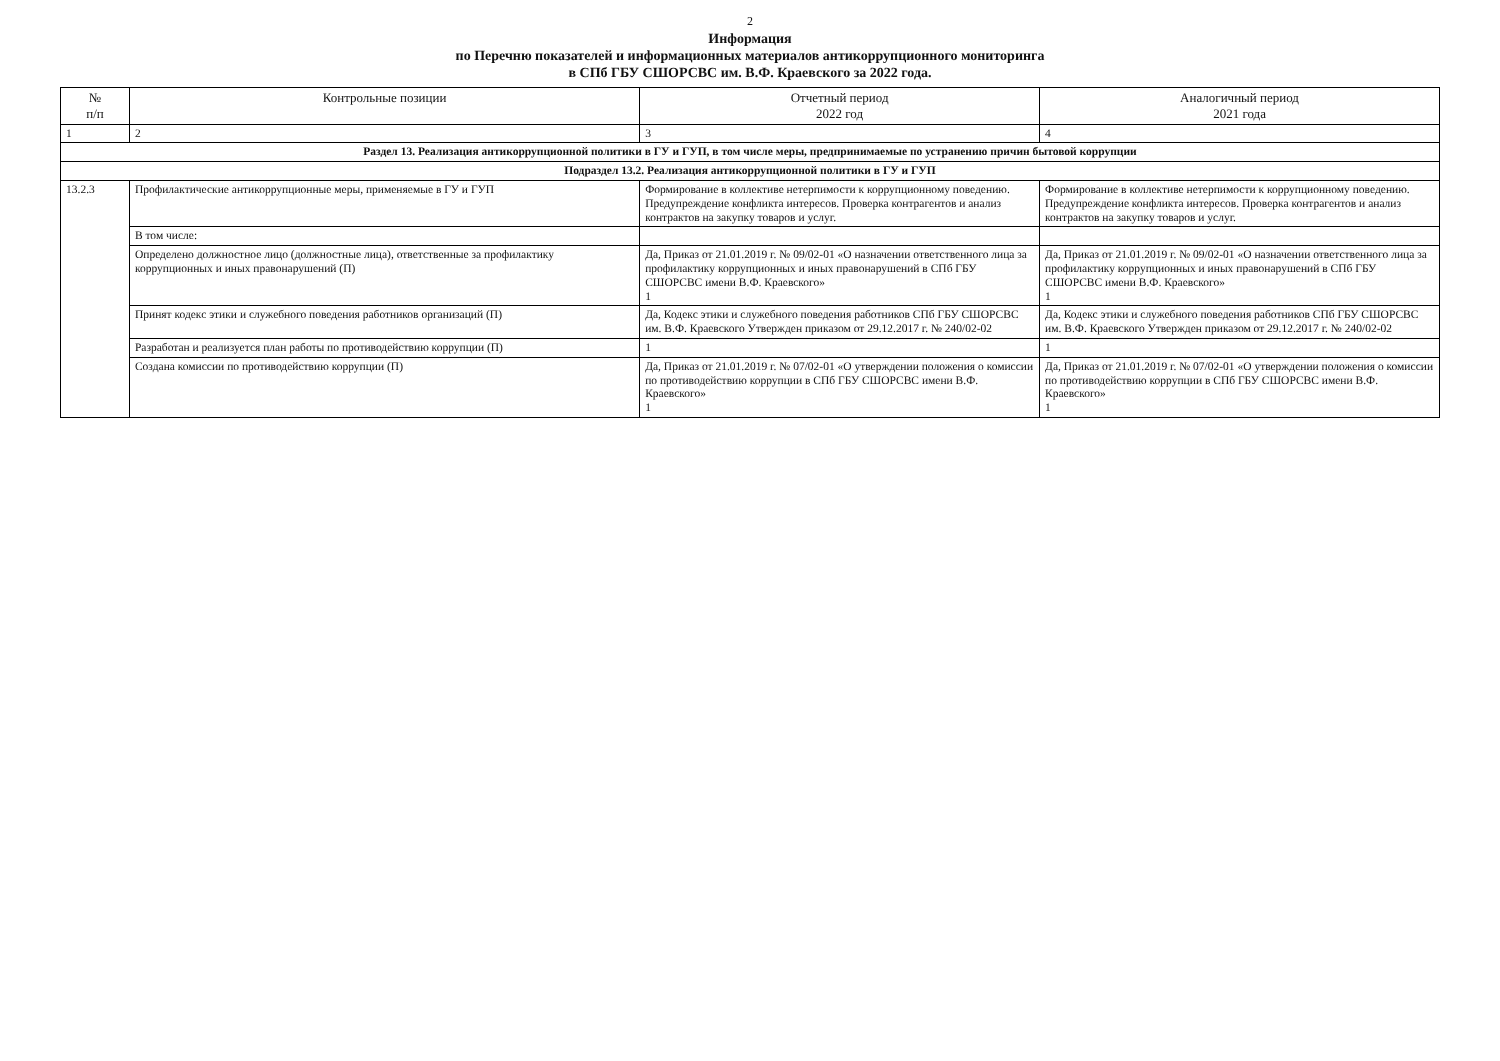2
Информация
по Перечню показателей и информационных материалов антикоррупционного мониторинга
в СПб ГБУ СШОРСВС им. В.Ф. Краевского за 2022 года.
| № п/п | Контрольные позиции | Отчетный период 2022 год | Аналогичный период 2021 года |
| --- | --- | --- | --- |
| 1 | 2 | 3 | 4 |
| Раздел 13. Реализация антикоррупционной политики в ГУ и ГУП, в том числе меры, предпринимаемые по устранению причин бытовой коррупции | | | |
| Подраздел 13.2. Реализация антикоррупционной политики в ГУ и ГУП | | | |
| 13.2.3 | Профилактические антикоррупционные меры, применяемые в ГУ и ГУП | Формирование в коллективе нетерпимости к коррупционному поведению. Предупреждение конфликта интересов. Проверка контрагентов и анализ контрактов на закупку товаров и услуг. | Формирование в коллективе нетерпимости к коррупционному поведению. Предупреждение конфликта интересов. Проверка контрагентов и анализ контрактов на закупку товаров и услуг. |
| | В том числе: | | |
| | Определено должностное лицо (должностные лица), ответственные за профилактику коррупционных и иных правонарушений (П) | Да, Приказ от 21.01.2019 г. № 09/02-01 «О назначении ответственного лица за профилактику коррупционных и иных правонарушений в СПб ГБУ СШОРСВС имени В.Ф. Краевского» 1 | Да, Приказ от 21.01.2019 г. № 09/02-01 «О назначении ответственного лица за профилактику коррупционных и иных правонарушений в СПб ГБУ СШОРСВС имени В.Ф. Краевского» 1 |
| | Принят кодекс этики и служебного поведения работников организаций (П) | Да, Кодекс этики и служебного поведения работников СПб ГБУ СШОРСВС им. В.Ф. Краевского Утвержден приказом от 29.12.2017 г. № 240/02-02 | Да, Кодекс этики и служебного поведения работников СПб ГБУ СШОРСВС им. В.Ф. Краевского Утвержден приказом от 29.12.2017 г. № 240/02-02 |
| | Разработан и реализуется план работы по противодействию коррупции (П) | 1 | 1 |
| | Создана комиссии по противодействию коррупции (П) | Да, Приказ от 21.01.2019 г. № 07/02-01 «О утверждении положения о комиссии по противодействию коррупции в СПб ГБУ СШОРСВС имени В.Ф. Краевского» 1 | Да, Приказ от 21.01.2019 г. № 07/02-01 «О утверждении положения о комиссии по противодействию коррупции в СПб ГБУ СШОРСВС имени В.Ф. Краевского» 1 |